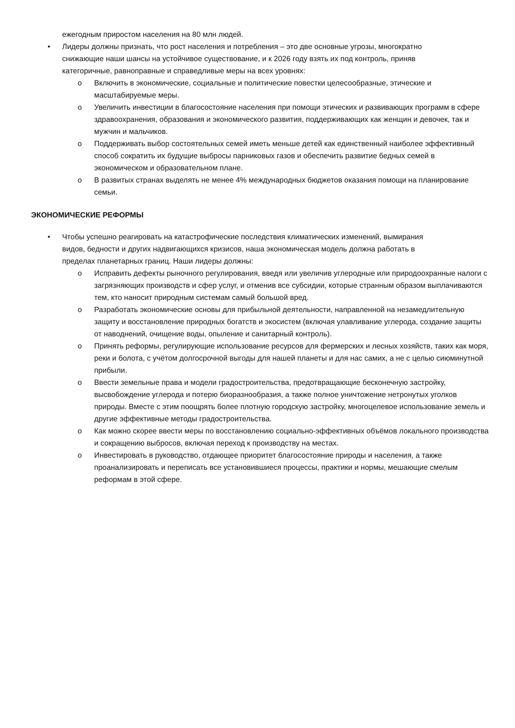ежегодным приростом населения на 80 млн людей.
• Лидеры должны признать, что рост населения и потребления – это две основные угрозы, многократно снижающие наши шансы на устойчивое существование, и к 2026 году взять их под контроль, приняв категоричные, равноправные и справедливые меры на всех уровнях:
o Включить в экономические, социальные и политические повестки целесообразные, этические и масштабируемые меры.
o Увеличить инвестиции в благосостояние населения при помощи этических и развивающих программ в сфере здравоохранения, образования и экономического развития, поддерживающих как женщин и девочек, так и мужчин и мальчиков.
o Поддерживать выбор состоятельных семей иметь меньше детей как единственный наиболее эффективный способ сократить их будущие выбросы парниковых газов и обеспечить развитие бедных семей в экономическом и образовательном плане.
o В развитых странах выделять не менее 4% международных бюджетов оказания помощи на планирование семьи.
ЭКОНОМИЧЕСКИЕ РЕФОРМЫ
• Чтобы успешно реагировать на катастрофические последствия климатических изменений, вымирания видов, бедности и других надвигающихся кризисов, наша экономическая модель должна работать в пределах планетарных границ. Наши лидеры должны:
o Исправить дефекты рыночного регулирования, введя или увеличив углеродные или природоохранные налоги с загрязняющих производств и сфер услуг, и отменив все субсидии, которые странным образом выплачиваются тем, кто наносит природным системам самый большой вред.
o Разработать экономические основы для прибыльной деятельности, направленной на незамедлительную защиту и восстановление природных богатств и экосистем (включая улавливание углерода, создание защиты от наводнений, очищение воды, опыление и санитарный контроль).
o Принять реформы, регулирующие использование ресурсов для фермерских и лесных хозяйств, таких как моря, реки и болота, с учётом долгосрочной выгоды для нашей планеты и для нас самих, а не с целью сиюминутной прибыли.
o Ввести земельные права и модели градостроительства, предотвращающие бесконечную застройку, высвобождение углерода и потерю биоразнообразия, а также полное уничтожение нетронутых уголков природы. Вместе с этим поощрять более плотную городскую застройку, многоцелевое использование земель и другие эффективные методы градостроительства.
o Как можно скорее ввести меры по восстановлению социально-эффективных объёмов локального производства и сокращению выбросов, включая переход к производству на местах.
o Инвестировать в руководство, отдающее приоритет благосостояние природы и населения, а также проанализировать и переписать все установившиеся процессы, практики и нормы, мешающие смелым реформам в этой сфере.